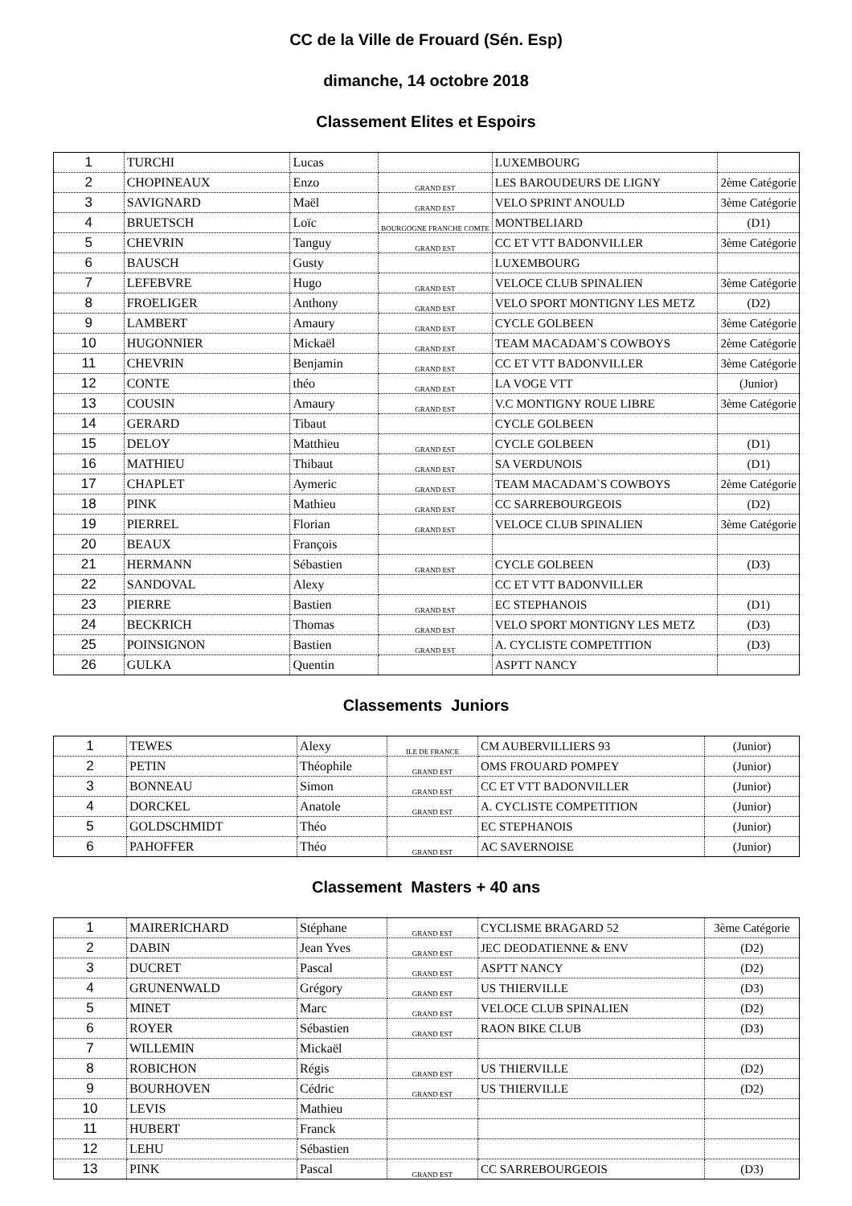CC de la Ville de Frouard (Sén. Esp)
dimanche, 14 octobre 2018
Classement Elites et Espoirs
| 1 | TURCHI | Lucas | | LUXEMBOURG | |
| 2 | CHOPINEAUX | Enzo | GRAND EST | LES BAROUDEURS DE LIGNY | 2ème Catégorie |
| 3 | SAVIGNARD | Maël | GRAND EST | VELO SPRINT ANOULD | 3ème Catégorie |
| 4 | BRUETSCH | Loïc | BOURGOGNE FRANCHE COMTE | MONTBELIARD | (D1) |
| 5 | CHEVRIN | Tanguy | GRAND EST | CC ET VTT BADONVILLER | 3ème Catégorie |
| 6 | BAUSCH | Gusty | | LUXEMBOURG | |
| 7 | LEFEBVRE | Hugo | GRAND EST | VELOCE CLUB SPINALIEN | 3ème Catégorie |
| 8 | FROELIGER | Anthony | GRAND EST | VELO SPORT MONTIGNY LES METZ | (D2) |
| 9 | LAMBERT | Amaury | GRAND EST | CYCLE GOLBEEN | 3ème Catégorie |
| 10 | HUGONNIER | Mickaël | GRAND EST | TEAM MACADAM`S COWBOYS | 2ème Catégorie |
| 11 | CHEVRIN | Benjamin | GRAND EST | CC ET VTT BADONVILLER | 3ème Catégorie |
| 12 | CONTE | théo | GRAND EST | LA VOGE VTT | (Junior) |
| 13 | COUSIN | Amaury | GRAND EST | V.C MONTIGNY ROUE LIBRE | 3ème Catégorie |
| 14 | GERARD | Tibaut | | CYCLE GOLBEEN | |
| 15 | DELOY | Matthieu | GRAND EST | CYCLE GOLBEEN | (D1) |
| 16 | MATHIEU | Thibaut | GRAND EST | SA VERDUNOIS | (D1) |
| 17 | CHAPLET | Aymeric | GRAND EST | TEAM MACADAM`S COWBOYS | 2ème Catégorie |
| 18 | PINK | Mathieu | GRAND EST | CC SARREBOURGEOIS | (D2) |
| 19 | PIERREL | Florian | GRAND EST | VELOCE CLUB SPINALIEN | 3ème Catégorie |
| 20 | BEAUX | François | | | |
| 21 | HERMANN | Sébastien | GRAND EST | CYCLE GOLBEEN | (D3) |
| 22 | SANDOVAL | Alexy | | CC ET VTT BADONVILLER | |
| 23 | PIERRE | Bastien | GRAND EST | EC STEPHANOIS | (D1) |
| 24 | BECKRICH | Thomas | GRAND EST | VELO SPORT MONTIGNY LES METZ | (D3) |
| 25 | POINSIGNON | Bastien | GRAND EST | A. CYCLISTE COMPETITION | (D3) |
| 26 | GULKA | Quentin | | ASPTT NANCY | |
Classements Juniors
| 1 | TEWES | Alexy | ILE DE FRANCE | CM AUBERVILLIERS 93 | (Junior) |
| 2 | PETIN | Théophile | GRAND EST | OMS FROUARD POMPEY | (Junior) |
| 3 | BONNEAU | Simon | GRAND EST | CC ET VTT BADONVILLER | (Junior) |
| 4 | DORCKEL | Anatole | GRAND EST | A. CYCLISTE COMPETITION | (Junior) |
| 5 | GOLDSCHMIDT | Théo | | EC STEPHANOIS | (Junior) |
| 6 | PAHOFFER | Théo | GRAND EST | AC SAVERNOISE | (Junior) |
Classement Masters + 40 ans
| 1 | MAIRERICHARD | Stéphane | GRAND EST | CYCLISME BRAGARD 52 | 3ème Catégorie |
| 2 | DABIN | Jean Yves | GRAND EST | JEC DEODATIENNE & ENV | (D2) |
| 3 | DUCRET | Pascal | GRAND EST | ASPTT NANCY | (D2) |
| 4 | GRUNENWALD | Grégory | GRAND EST | US THIERVILLE | (D3) |
| 5 | MINET | Marc | GRAND EST | VELOCE CLUB SPINALIEN | (D2) |
| 6 | ROYER | Sébastien | GRAND EST | RAON BIKE CLUB | (D3) |
| 7 | WILLEMIN | Mickaël | | | |
| 8 | ROBICHON | Régis | GRAND EST | US THIERVILLE | (D2) |
| 9 | BOURHOVEN | Cédric | GRAND EST | US THIERVILLE | (D2) |
| 10 | LEVIS | Mathieu | | | |
| 11 | HUBERT | Franck | | | |
| 12 | LEHU | Sébastien | | | |
| 13 | PINK | Pascal | GRAND EST | CC SARREBOURGEOIS | (D3) |